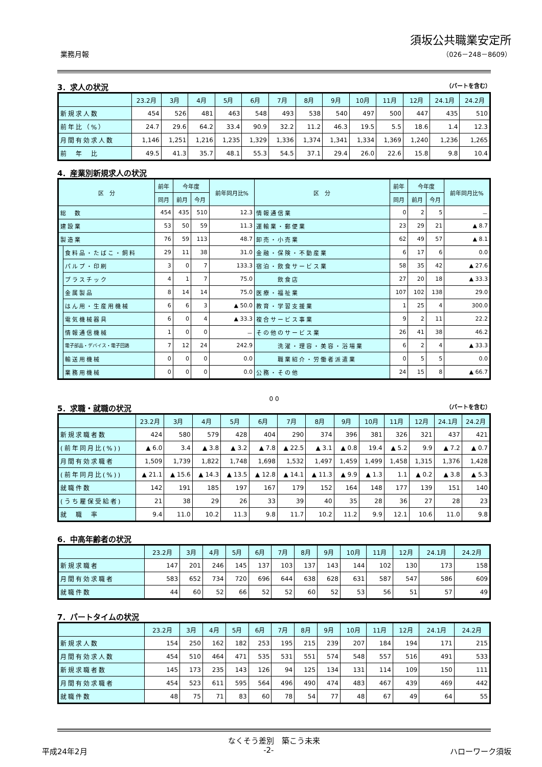業務月報
須坂公共職業安定所
（026－248－8609）
3．求人の状況 （パートを含む）
| | 23.2月 | 3月 | 4月 | 5月 | 6月 | 7月 | 8月 | 9月 | 10月 | 11月 | 12月 | 24.1月 | 24.2月 |
| --- | --- | --- | --- | --- | --- | --- | --- | --- | --- | --- | --- | --- | --- |
| 新規求人数 | 454 | 526 | 481 | 463 | 548 | 493 | 538 | 540 | 497 | 500 | 447 | 435 | 510 |
| 前年比（%） | 24.7 | 29.6 | 64.2 | 33.4 | 90.9 | 32.2 | 11.2 | 46.3 | 19.5 | 5.5 | 18.6 | 1.4 | 12.3 |
| 月間有効求人数 | 1,146 | 1,251 | 1,216 | 1,235 | 1,329 | 1,336 | 1,374 | 1,341 | 1,334 | 1,369 | 1,240 | 1,236 | 1,265 |
| 前 年 比 | 49.5 | 41.3 | 35.7 | 48.1 | 55.3 | 54.5 | 37.1 | 29.4 | 26.0 | 22.6 | 15.8 | 9.8 | 10.4 |
4．産業別新規求人の状況
| 区 分 | | 前年 | 今年度 | | 前年同月比% | 区 分 | 前年 | 今年度 | | 前年同月比% |
| --- | --- | --- | --- | --- | --- | --- | --- | --- | --- | --- |
| | | 同月 | 前月 | 今月 | | | 同月 | 前月 | 今月 | |
| 総 数 | | 454 | 435 | 510 | 12.3 | 情報通信業 | 0 | 2 | 5 | － |
| 建設業 | | 53 | 50 | 59 | 11.3 | 運輸業・郵便業 | 23 | 29 | 21 | ▲ 8.7 |
| 製造業 | | 76 | 59 | 113 | 48.7 | 卸売・小売業 | 62 | 49 | 57 | ▲ 8.1 |
| | 食料品・たばこ・飼料 | 29 | 11 | 38 | 31.0 | 金融・保険・不動産業 | 6 | 17 | 6 | 0.0 |
| | パルプ・印刷 | 3 | 0 | 7 | 133.3 | 宿泊・飲食サービス業 | 58 | 35 | 42 | ▲ 27.6 |
| | プラスチック | 4 | 1 | 7 | 75.0 | 飲食店 | 27 | 20 | 18 | ▲ 33.3 |
| | 金属製品 | 8 | 14 | 14 | 75.0 | 医療・福祉業 | 107 | 102 | 138 | 29.0 |
| | はん用・生産用機械 | 6 | 6 | 3 | ▲ 50.0 | 教育・学習支援業 | 1 | 25 | 4 | 300.0 |
| | 電気機械器具 | 6 | 0 | 4 | ▲ 33.3 | 複合サービス事業 | 9 | 2 | 11 | 22.2 |
| | 情報通信機械 | 1 | 0 | 0 | － | その他のサービス業 | 26 | 41 | 38 | 46.2 |
| | 電子部品・デバイス・電子回路 | 7 | 12 | 24 | 242.9 | 洗濯・理容・美容・浴場業 | 6 | 2 | 4 | ▲ 33.3 |
| | 輸送用機械 | 0 | 0 | 0 | 0.0 | 職業紹介・労働者派遣業 | 0 | 5 | 5 | 0.0 |
| | 業務用機械 | 0 | 0 | 0 | 0.0 | 公務・その他 | 24 | 15 | 8 | ▲ 66.7 |
0 0
5．求職・就職の状況 （パートを含む）
| | 23.2月 | 3月 | 4月 | 5月 | 6月 | 7月 | 8月 | 9月 | 10月 | 11月 | 12月 | 24.1月 | 24.2月 |
| --- | --- | --- | --- | --- | --- | --- | --- | --- | --- | --- | --- | --- | --- |
| 新規求職者数 | 424 | 580 | 579 | 428 | 404 | 290 | 374 | 396 | 381 | 326 | 321 | 437 | 421 |
| (前年同月比(%)) | ▲ 6.0 | 3.4 | ▲ 3.8 | ▲ 3.2 | ▲ 7.8 | ▲ 22.5 | ▲ 3.1 | ▲ 0.8 | 19.4 | ▲ 5.2 | 9.9 | ▲ 7.2 | ▲ 0.7 |
| 月間有効求職者 | 1,509 | 1,739 | 1,822 | 1,748 | 1,698 | 1,532 | 1,497 | 1,459 | 1,499 | 1,458 | 1,315 | 1,376 | 1,428 |
| (前年同月比(%)) | ▲ 21.1 | ▲ 15.6 | ▲ 14.3 | ▲ 13.5 | ▲ 12.8 | ▲ 14.1 | ▲ 11.3 | ▲ 9.9 | ▲ 1.3 | 1.1 | ▲ 0.2 | ▲ 3.8 | ▲ 5.3 |
| 就職件数 | 142 | 191 | 185 | 197 | 167 | 179 | 152 | 164 | 148 | 177 | 139 | 151 | 140 |
| (うち雇保受給者) | 21 | 38 | 29 | 26 | 33 | 39 | 40 | 35 | 28 | 36 | 27 | 28 | 23 |
| 就 職 率 | 9.4 | 11.0 | 10.2 | 11.3 | 9.8 | 11.7 | 10.2 | 11.2 | 9.9 | 12.1 | 10.6 | 11.0 | 9.8 |
6．中高年齢者の状況
| | 23.2月 | 3月 | 4月 | 5月 | 6月 | 7月 | 8月 | 9月 | 10月 | 11月 | 12月 | 24.1月 | 24.2月 |
| --- | --- | --- | --- | --- | --- | --- | --- | --- | --- | --- | --- | --- | --- |
| 新規求職者 | 147 | 201 | 246 | 145 | 137 | 103 | 137 | 143 | 144 | 102 | 130 | 173 | 158 |
| 月間有効求職者 | 583 | 652 | 734 | 720 | 696 | 644 | 638 | 628 | 631 | 587 | 547 | 586 | 609 |
| 就職件数 | 44 | 60 | 52 | 66 | 52 | 52 | 60 | 52 | 53 | 56 | 51 | 57 | 49 |
7．パートタイムの状況
| | 23.2月 | 3月 | 4月 | 5月 | 6月 | 7月 | 8月 | 9月 | 10月 | 11月 | 12月 | 24.1月 | 24.2月 |
| --- | --- | --- | --- | --- | --- | --- | --- | --- | --- | --- | --- | --- | --- |
| 新規求人数 | 154 | 250 | 162 | 182 | 253 | 195 | 215 | 239 | 207 | 184 | 194 | 171 | 215 |
| 月間有効求人数 | 454 | 510 | 464 | 471 | 535 | 531 | 551 | 574 | 548 | 557 | 516 | 491 | 533 |
| 新規求職者数 | 145 | 173 | 235 | 143 | 126 | 94 | 125 | 134 | 131 | 114 | 109 | 150 | 111 |
| 月間有効求職者 | 454 | 523 | 611 | 595 | 564 | 496 | 490 | 474 | 483 | 467 | 439 | 469 | 442 |
| 就職件数 | 48 | 75 | 71 | 83 | 60 | 78 | 54 | 77 | 48 | 67 | 49 | 64 | 55 |
なくそう差別　築こう未来
平成24年2月 -2- ハローワーク須坂